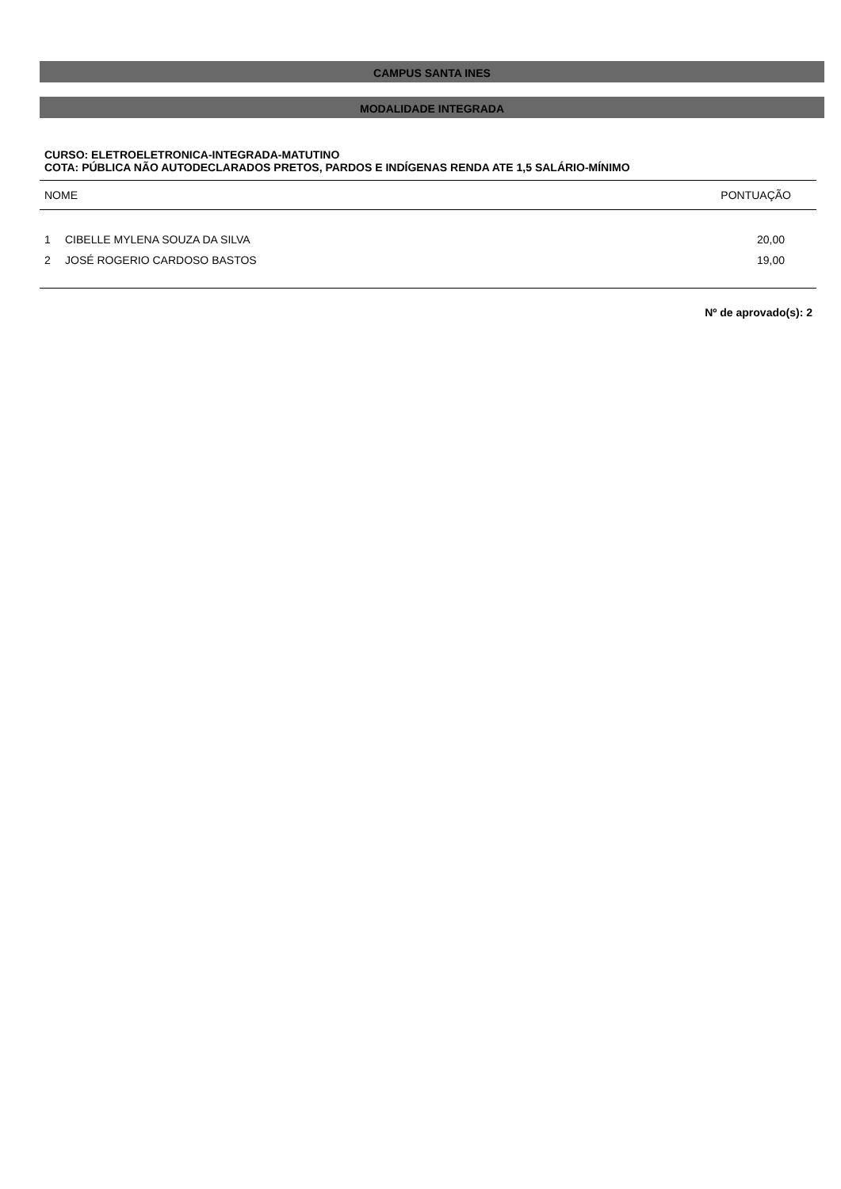CAMPUS SANTA INES
MODALIDADE INTEGRADA
CURSO: ELETROELETRONICA-INTEGRADA-MATUTINO
COTA: PÚBLICA NÃO AUTODECLARADOS PRETOS, PARDOS E INDÍGENAS RENDA ATE 1,5 SALÁRIO-MÍNIMO
| NOME | | PONTUAÇÃO |
| --- | --- | --- |
| 1 | CIBELLE MYLENA SOUZA DA SILVA | 20,00 |
| 2 | JOSÉ ROGERIO CARDOSO BASTOS | 19,00 |
Nº de aprovado(s): 2